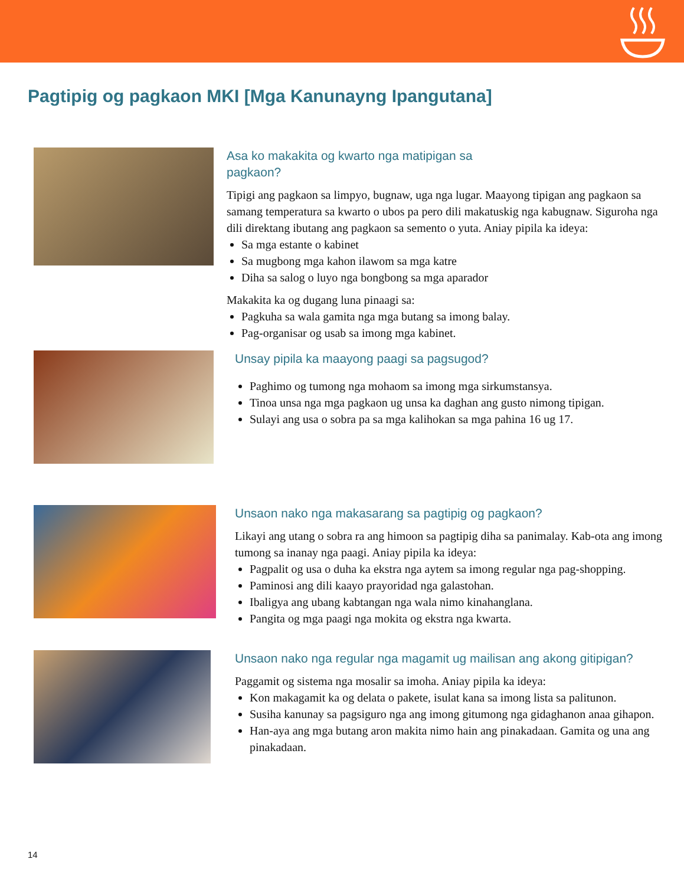Pagtipig og pagkaon MKI [Mga Kanunayng Ipangutana]
Asa ko makakita og kwarto nga matipigan sa
pagkaon?
Tipigi ang pagkaon sa limpyo, bugnaw, uga nga lugar. Maayong tipigan ang pagkaon sa samang temperatura sa kwarto o ubos pa pero dili makatuskig nga kabugnaw. Siguroha nga dili direktang ibutang ang pagkaon sa semento o yuta. Aniay pipila ka ideya:
Sa mga estante o kabinet
Sa mugbong mga kahon ilawom sa mga katre
Diha sa salog o luyo nga bongbong sa mga aparador
Makakita ka og dugang luna pinaagi sa:
Pagkuha sa wala gamita nga mga butang sa imong balay.
Pag-organisar og usab sa imong mga kabinet.
Unsay pipila ka maayong paagi sa pagsugod?
Paghimo og tumong nga mohaom sa imong mga sirkumstansya.
Tinoa unsa nga mga pagkaon ug unsa ka daghan ang gusto nimong tipigan.
Sulayi ang usa o sobra pa sa mga kalihokan sa mga pahina 16 ug 17.
Unsaon nako nga makasarang sa pagtipig og pagkaon?
Likayi ang utang o sobra ra ang himoon sa pagtipig diha sa panimalay. Kab-ota ang imong tumong sa inanay nga paagi. Aniay pipila ka ideya:
Pagpalit og usa o duha ka ekstra nga aytem sa imong regular nga pag-shopping.
Paminosi ang dili kaayo prayoridad nga galastohan.
Ibaligya ang ubang kabtangan nga wala nimo kinahanglana.
Pangita og mga paagi nga mokita og ekstra nga kwarta.
Unsaon nako nga regular nga magamit ug mailisan ang akong gitipigan?
Paggamit og sistema nga mosalir sa imoha. Aniay pipila ka ideya:
Kon makagamit ka og delata o pakete, isulat kana sa imong lista sa palitunon.
Susiha kanunay sa pagsiguro nga ang imong gitumong nga gidaghanon anaa gihapon.
Han-aya ang mga butang aron makita nimo hain ang pinakadaan. Gamita og una ang pinakadaan.
14